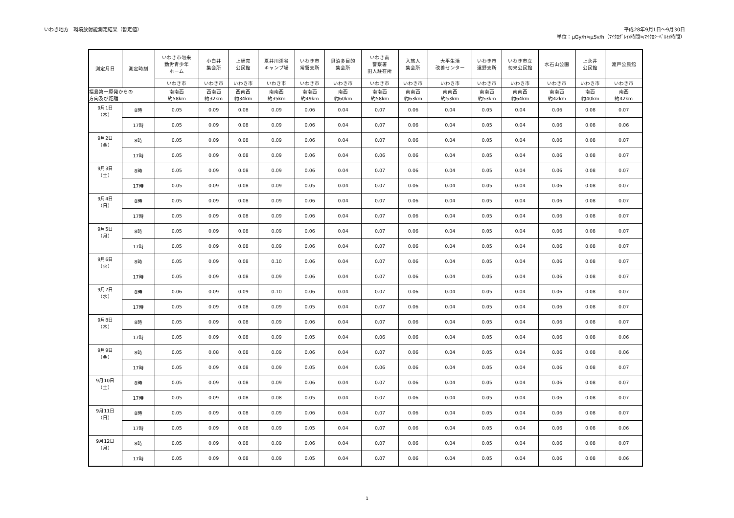いわき地方　環境放射能測定結果（暫定値）
平成28年9月1日～9月30日
単位：μGy/h≒μSv/h（ﾏｲｸﾛｸﾞﾚｲ/時間≒ﾏｲｸﾛｼｰﾍﾞﾙﾄ/時間）
| 測定月日 | 測定時刻 | いわき市勿来 勤労青少年 ホーム | 小白井 集会所 | 上桶売 公民館 | 夏井川渓谷 キャンプ場 | いわき市 常磐支所 | 貝泊多目的 集会所 | いわき南 警察署 田人駐在所 | 入旅人 集会所 | 大平生活 改善センター | いわき市 遠野支所 | いわき市立 勿来公民館 | 水石山公園 | 上永井 公民館 | 渡戸公民館 |
| --- | --- | --- | --- | --- | --- | --- | --- | --- | --- | --- | --- | --- | --- | --- | --- |
| | | いわき市 | いわき市 | いわき市 | いわき市 | いわき市 | いわき市 | いわき市 | いわき市 | いわき市 | いわき市 | いわき市 | いわき市 | いわき市 | いわき市 |
| 福島第一原発からの 方向及び距離 | | 南南西 約58km | 西南西 約32km | 西南西 約34km | 南南西 約35km | 南南西 約49km | 南西 約60km | 南南西 約58km | 南南西 約63km | 南南西 約53km | 南南西 約53km | 南南西 約64km | 南南西 約42km | 南西 約40km | 南西 約42km |
| 9月1日 （木） | 8時 | 0.05 | 0.09 | 0.08 | 0.09 | 0.06 | 0.04 | 0.07 | 0.06 | 0.04 | 0.05 | 0.04 | 0.06 | 0.08 | 0.07 |
| | 17時 | 0.05 | 0.09 | 0.08 | 0.09 | 0.06 | 0.04 | 0.07 | 0.06 | 0.04 | 0.05 | 0.04 | 0.06 | 0.08 | 0.06 |
| 9月2日 （金） | 8時 | 0.05 | 0.09 | 0.08 | 0.09 | 0.06 | 0.04 | 0.07 | 0.06 | 0.04 | 0.05 | 0.04 | 0.06 | 0.08 | 0.07 |
| | 17時 | 0.05 | 0.09 | 0.08 | 0.09 | 0.06 | 0.04 | 0.06 | 0.06 | 0.04 | 0.05 | 0.04 | 0.06 | 0.08 | 0.07 |
| 9月3日 （土） | 8時 | 0.05 | 0.09 | 0.08 | 0.09 | 0.06 | 0.04 | 0.07 | 0.06 | 0.04 | 0.05 | 0.04 | 0.06 | 0.08 | 0.07 |
| | 17時 | 0.05 | 0.09 | 0.08 | 0.09 | 0.05 | 0.04 | 0.07 | 0.06 | 0.04 | 0.05 | 0.04 | 0.06 | 0.08 | 0.07 |
| 9月4日 （日） | 8時 | 0.05 | 0.09 | 0.08 | 0.09 | 0.06 | 0.04 | 0.07 | 0.06 | 0.04 | 0.05 | 0.04 | 0.06 | 0.08 | 0.07 |
| | 17時 | 0.05 | 0.09 | 0.08 | 0.09 | 0.06 | 0.04 | 0.07 | 0.06 | 0.04 | 0.05 | 0.04 | 0.06 | 0.08 | 0.07 |
| 9月5日 （月） | 8時 | 0.05 | 0.09 | 0.08 | 0.09 | 0.06 | 0.04 | 0.07 | 0.06 | 0.04 | 0.05 | 0.04 | 0.06 | 0.08 | 0.07 |
| | 17時 | 0.05 | 0.09 | 0.08 | 0.09 | 0.06 | 0.04 | 0.07 | 0.06 | 0.04 | 0.05 | 0.04 | 0.06 | 0.08 | 0.07 |
| 9月6日 （火） | 8時 | 0.05 | 0.09 | 0.08 | 0.10 | 0.06 | 0.04 | 0.07 | 0.06 | 0.04 | 0.05 | 0.04 | 0.06 | 0.08 | 0.07 |
| | 17時 | 0.05 | 0.09 | 0.08 | 0.09 | 0.06 | 0.04 | 0.07 | 0.06 | 0.04 | 0.05 | 0.04 | 0.06 | 0.08 | 0.07 |
| 9月7日 （水） | 8時 | 0.06 | 0.09 | 0.09 | 0.10 | 0.06 | 0.04 | 0.07 | 0.06 | 0.04 | 0.05 | 0.04 | 0.06 | 0.08 | 0.07 |
| | 17時 | 0.05 | 0.09 | 0.08 | 0.09 | 0.05 | 0.04 | 0.07 | 0.06 | 0.04 | 0.05 | 0.04 | 0.06 | 0.08 | 0.07 |
| 9月8日 （木） | 8時 | 0.05 | 0.09 | 0.08 | 0.09 | 0.06 | 0.04 | 0.07 | 0.06 | 0.04 | 0.05 | 0.04 | 0.06 | 0.08 | 0.07 |
| | 17時 | 0.05 | 0.09 | 0.08 | 0.09 | 0.05 | 0.04 | 0.06 | 0.06 | 0.04 | 0.05 | 0.04 | 0.06 | 0.08 | 0.06 |
| 9月9日 （金） | 8時 | 0.05 | 0.08 | 0.08 | 0.09 | 0.06 | 0.04 | 0.07 | 0.06 | 0.04 | 0.05 | 0.04 | 0.06 | 0.08 | 0.06 |
| | 17時 | 0.05 | 0.09 | 0.08 | 0.09 | 0.05 | 0.04 | 0.06 | 0.06 | 0.04 | 0.05 | 0.04 | 0.06 | 0.08 | 0.07 |
| 9月10日 （土） | 8時 | 0.05 | 0.09 | 0.08 | 0.09 | 0.06 | 0.04 | 0.07 | 0.06 | 0.04 | 0.05 | 0.04 | 0.06 | 0.08 | 0.07 |
| | 17時 | 0.05 | 0.09 | 0.08 | 0.08 | 0.05 | 0.04 | 0.07 | 0.06 | 0.04 | 0.05 | 0.04 | 0.06 | 0.08 | 0.07 |
| 9月11日 （日） | 8時 | 0.05 | 0.09 | 0.08 | 0.09 | 0.06 | 0.04 | 0.07 | 0.06 | 0.04 | 0.05 | 0.04 | 0.06 | 0.08 | 0.07 |
| | 17時 | 0.05 | 0.09 | 0.08 | 0.09 | 0.05 | 0.04 | 0.07 | 0.06 | 0.04 | 0.05 | 0.04 | 0.06 | 0.08 | 0.06 |
| 9月12日 （月） | 8時 | 0.05 | 0.09 | 0.08 | 0.09 | 0.06 | 0.04 | 0.07 | 0.06 | 0.04 | 0.05 | 0.04 | 0.06 | 0.08 | 0.07 |
| | 17時 | 0.05 | 0.09 | 0.08 | 0.09 | 0.05 | 0.04 | 0.07 | 0.06 | 0.04 | 0.05 | 0.04 | 0.06 | 0.08 | 0.06 |
1